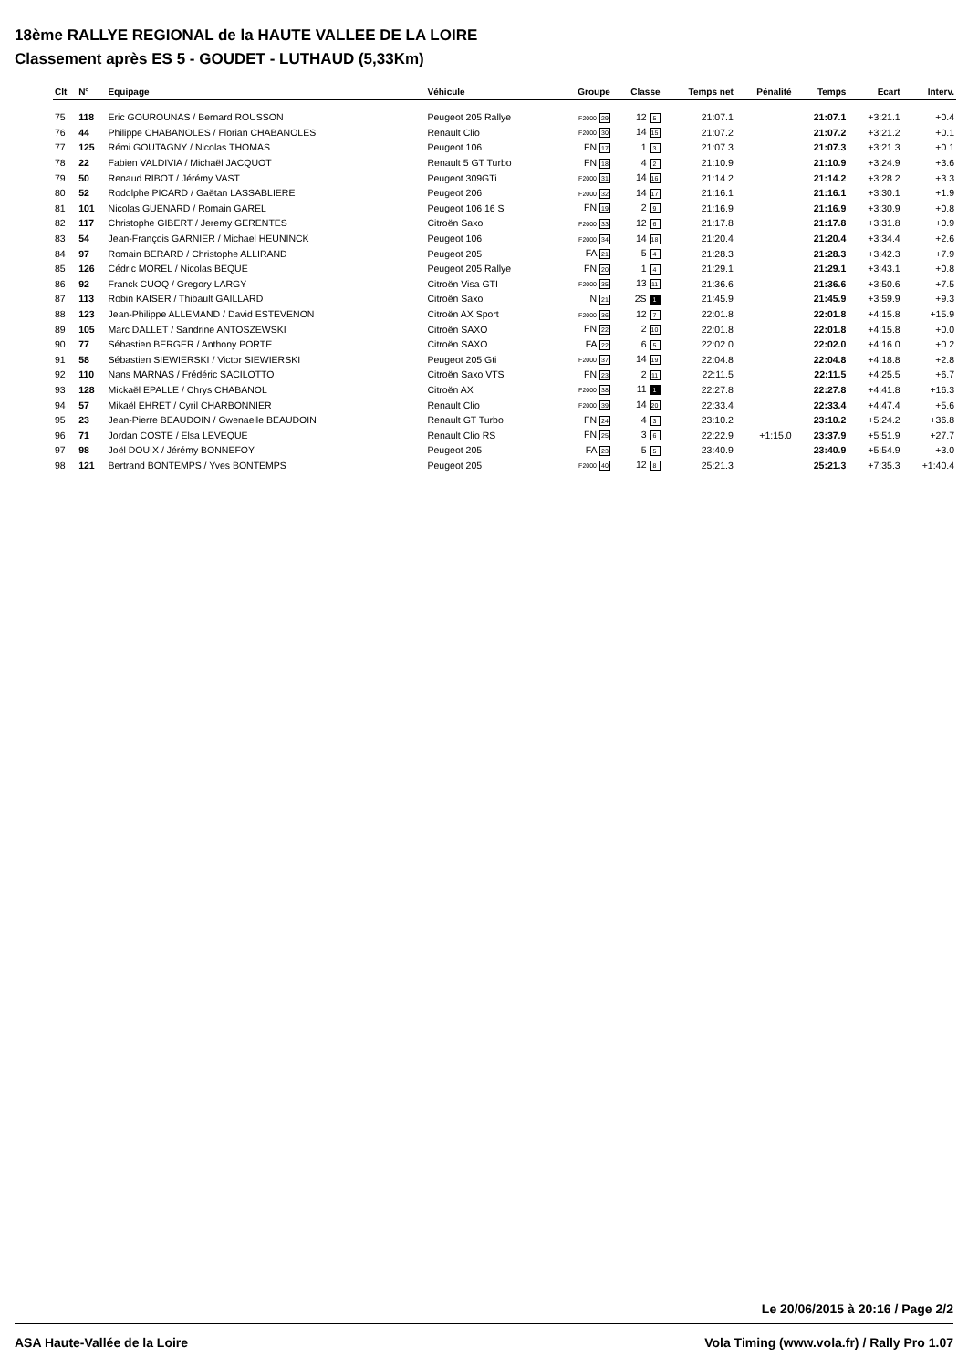18ème RALLYE REGIONAL de la HAUTE VALLEE DE LA LOIRE
Classement après ES 5 - GOUDET - LUTHAUD (5,33Km)
| Clt | N° | Equipage | Véhicule | Groupe | Classe | Temps net | Pénalité | Temps | Ecart | Interv. |
| --- | --- | --- | --- | --- | --- | --- | --- | --- | --- | --- |
| 75 | 118 | Eric GOUROUNAS / Bernard ROUSSON | Peugeot 205 Rallye | F2000 29 | 12 5 | 21:07.1 | | 21:07.1 | +3:21.1 | +0.4 |
| 76 | 44 | Philippe CHABANOLES / Florian CHABANOLES | Renault Clio | F2000 30 | 14 15 | 21:07.2 | | 21:07.2 | +3:21.2 | +0.1 |
| 77 | 125 | Rémi GOUTAGNY / Nicolas THOMAS | Peugeot 106 | FN 17 | 1 3 | 21:07.3 | | 21:07.3 | +3:21.3 | +0.1 |
| 78 | 22 | Fabien VALDIVIA / Michaël JACQUOT | Renault 5 GT Turbo | FN 18 | 4 2 | 21:10.9 | | 21:10.9 | +3:24.9 | +3.6 |
| 79 | 50 | Renaud RIBOT / Jérémy VAST | Peugeot 309GTi | F2000 31 | 14 16 | 21:14.2 | | 21:14.2 | +3:28.2 | +3.3 |
| 80 | 52 | Rodolphe PICARD / Gaëtan LASSABLIERE | Peugeot 206 | F2000 32 | 14 17 | 21:16.1 | | 21:16.1 | +3:30.1 | +1.9 |
| 81 | 101 | Nicolas GUENARD / Romain GAREL | Peugeot 106 16 S | FN 19 | 2 9 | 21:16.9 | | 21:16.9 | +3:30.9 | +0.8 |
| 82 | 117 | Christophe GIBERT / Jeremy GERENTES | Citroën Saxo | F2000 33 | 12 6 | 21:17.8 | | 21:17.8 | +3:31.8 | +0.9 |
| 83 | 54 | Jean-François GARNIER / Michael HEUNINCK | Peugeot 106 | F2000 34 | 14 18 | 21:20.4 | | 21:20.4 | +3:34.4 | +2.6 |
| 84 | 97 | Romain BERARD / Christophe ALLIRAND | Peugeot 205 | FA 21 | 5 4 | 21:28.3 | | 21:28.3 | +3:42.3 | +7.9 |
| 85 | 126 | Cédric MOREL / Nicolas BEQUE | Peugeot 205 Rallye | FN 20 | 1 4 | 21:29.1 | | 21:29.1 | +3:43.1 | +0.8 |
| 86 | 92 | Franck CUOQ / Gregory LARGY | Citroën Visa GTI | F2000 35 | 13 11 | 21:36.6 | | 21:36.6 | +3:50.6 | +7.5 |
| 87 | 113 | Robin KAISER / Thibault GAILLARD | Citroën Saxo | N 21 | 2S 1 | 21:45.9 | | 21:45.9 | +3:59.9 | +9.3 |
| 88 | 123 | Jean-Philippe ALLEMAND / David ESTEVENON | Citroën AX Sport | F2000 36 | 12 7 | 22:01.8 | | 22:01.8 | +4:15.8 | +15.9 |
| 89 | 105 | Marc DALLET / Sandrine ANTOSZEWSKI | Citroën SAXO | FN 22 | 2 10 | 22:01.8 | | 22:01.8 | +4:15.8 | +0.0 |
| 90 | 77 | Sébastien BERGER / Anthony PORTE | Citroën SAXO | FA 22 | 6 5 | 22:02.0 | | 22:02.0 | +4:16.0 | +0.2 |
| 91 | 58 | Sébastien SIEWIERSKI / Victor SIEWIERSKI | Peugeot 205 Gti | F2000 37 | 14 19 | 22:04.8 | | 22:04.8 | +4:18.8 | +2.8 |
| 92 | 110 | Nans MARNAS / Frédéric SACILOTTO | Citroën Saxo VTS | FN 23 | 2 11 | 22:11.5 | | 22:11.5 | +4:25.5 | +6.7 |
| 93 | 128 | Mickaël EPALLE / Chrys CHABANOL | Citroën AX | F2000 38 | 11 1 | 22:27.8 | | 22:27.8 | +4:41.8 | +16.3 |
| 94 | 57 | Mikaël EHRET / Cyril CHARBONNIER | Renault Clio | F2000 39 | 14 20 | 22:33.4 | | 22:33.4 | +4:47.4 | +5.6 |
| 95 | 23 | Jean-Pierre BEAUDOIN / Gwenaelle BEAUDOIN | Renault GT Turbo | FN 24 | 4 3 | 23:10.2 | | 23:10.2 | +5:24.2 | +36.8 |
| 96 | 71 | Jordan COSTE / Elsa LEVEQUE | Renault Clio RS | FN 25 | 3 6 | 22:22.9 | +1:15.0 | 23:37.9 | +5:51.9 | +27.7 |
| 97 | 98 | Joël DOUIX / Jérémy BONNEFOY | Peugeot 205 | FA 23 | 5 5 | 23:40.9 | | 23:40.9 | +5:54.9 | +3.0 |
| 98 | 121 | Bertrand BONTEMPS / Yves BONTEMPS | Peugeot 205 | F2000 40 | 12 8 | 25:21.3 | | 25:21.3 | +7:35.3 | +1:40.4 |
Le 20/06/2015 à 20:16 / Page 2/2
ASA Haute-Vallée de la Loire Vola Timing (www.vola.fr) / Rally Pro 1.07